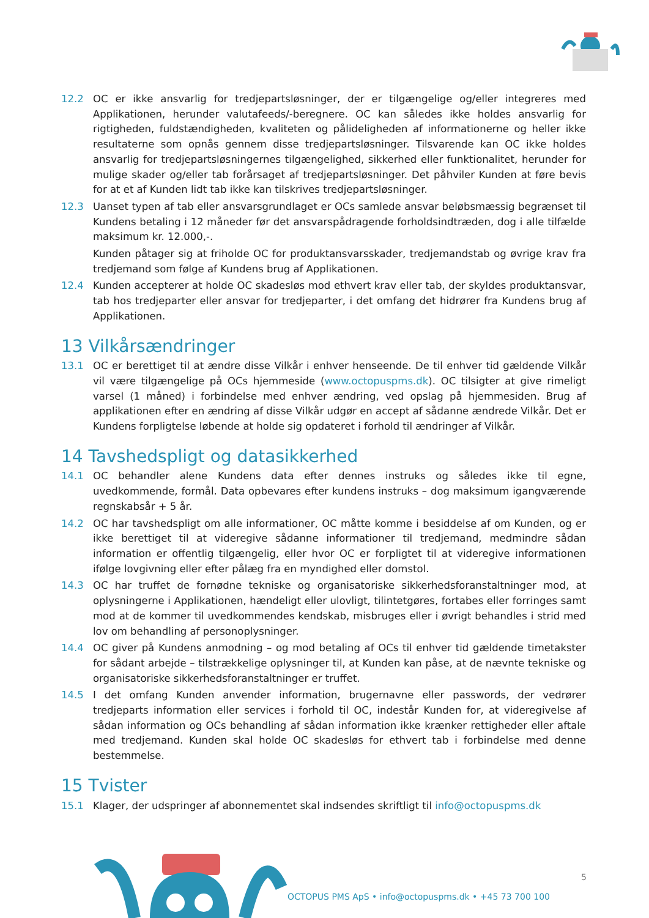12.2 OC er ikke ansvarlig for tredjepartsløsninger, der er tilgængelige og/eller integreres med Applikationen, herunder valutafeeds/-beregnere. OC kan således ikke holdes ansvarlig for rigtigheden, fuldstændigheden, kvaliteten og pålideligheden af informationerne og heller ikke resultaterne som opnås gennem disse tredjepartsløsninger. Tilsvarende kan OC ikke holdes ansvarlig for tredjepartsløsningernes tilgængelighed, sikkerhed eller funktionalitet, herunder for mulige skader og/eller tab forårsaget af tredjepartsløsninger. Det påhviler Kunden at føre bevis for at et af Kunden lidt tab ikke kan tilskrives tredjepartsløsninger.
12.3 Uanset typen af tab eller ansvarsgrundlaget er OCs samlede ansvar beløbsmæssig begrænset til Kundens betaling i 12 måneder før det ansvarspådragende forholdsindtræden, dog i alle tilfælde maksimum kr. 12.000,-.
Kunden påtager sig at friholde OC for produktansvarsskader, tredjemandstab og øvrige krav fra tredjemand som følge af Kundens brug af Applikationen.
12.4 Kunden accepterer at holde OC skadesløs mod ethvert krav eller tab, der skyldes produktansvar, tab hos tredjeparter eller ansvar for tredjeparter, i det omfang det hidrører fra Kundens brug af Applikationen.
13 Vilkårsændringer
13.1 OC er berettiget til at ændre disse Vilkår i enhver henseende. De til enhver tid gældende Vilkår vil være tilgængelige på OCs hjemmeside (www.octopuspms.dk). OC tilsigter at give rimeligt varsel (1 måned) i forbindelse med enhver ændring, ved opslag på hjemmesiden. Brug af applikationen efter en ændring af disse Vilkår udgør en accept af sådanne ændrede Vilkår. Det er Kundens forpligtelse løbende at holde sig opdateret i forhold til ændringer af Vilkår.
14 Tavshedspligt og datasikkerhed
14.1 OC behandler alene Kundens data efter dennes instruks og således ikke til egne, uvedkommende, formål. Data opbevares efter kundens instruks – dog maksimum igangværende regnskabsår + 5 år.
14.2 OC har tavshedspligt om alle informationer, OC måtte komme i besiddelse af om Kunden, og er ikke berettiget til at videregive sådanne informationer til tredjemand, medmindre sådan information er offentlig tilgængelig, eller hvor OC er forpligtet til at videregive informationen ifølge lovgivning eller efter pålæg fra en myndighed eller domstol.
14.3 OC har truffet de fornødne tekniske og organisatoriske sikkerhedsforanstaltninger mod, at oplysningerne i Applikationen, hændeligt eller ulovligt, tilintetgøres, fortabes eller forringes samt mod at de kommer til uvedkommendes kendskab, misbruges eller i øvrigt behandles i strid med lov om behandling af personoplysninger.
14.4 OC giver på Kundens anmodning – og mod betaling af OCs til enhver tid gældende timetakster for sådant arbejde – tilstrækkelige oplysninger til, at Kunden kan påse, at de nævnte tekniske og organisatoriske sikkerhedsforanstaltninger er truffet.
14.5 I det omfang Kunden anvender information, brugernavne eller passwords, der vedrører tredjeparts information eller services i forhold til OC, indestår Kunden for, at videregivelse af sådan information og OCs behandling af sådan information ikke krænker rettigheder eller aftale med tredjemand. Kunden skal holde OC skadesløs for ethvert tab i forbindelse med denne bestemmelse.
15 Tvister
15.1 Klager, der udspringer af abonnementet skal indsendes skriftligt til info@octopuspms.dk
5
OCTOPUS PMS ApS • info@octopuspms.dk • +45 73 700 100